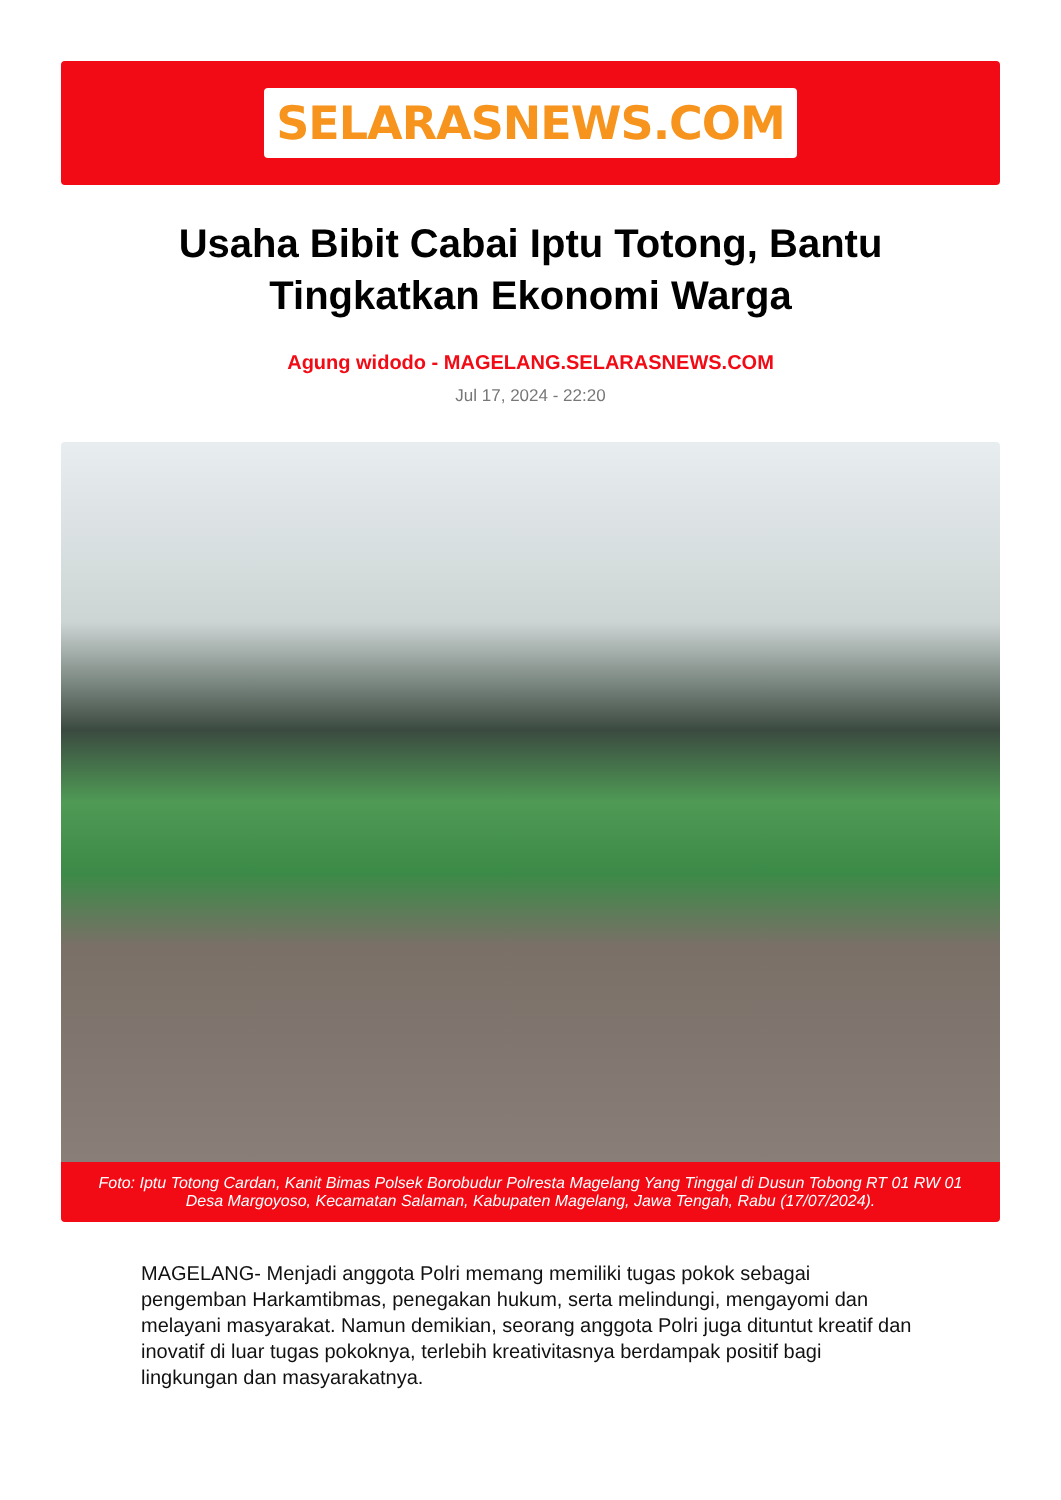SELARASNEWS.COM
Usaha Bibit Cabai Iptu Totong, Bantu Tingkatkan Ekonomi Warga
Agung widodo - MAGELANG.SELARASNEWS.COM
Jul 17, 2024 - 22:20
Foto: Iptu Totong Cardan, Kanit Bimas Polsek Borobudur Polresta Magelang Yang Tinggal di Dusun Tobong RT 01 RW 01 Desa Margoyoso, Kecamatan Salaman, Kabupaten Magelang, Jawa Tengah, Rabu (17/07/2024).
MAGELANG- Menjadi anggota Polri memang memiliki tugas pokok sebagai pengemban Harkamtibmas, penegakan hukum, serta melindungi, mengayomi dan melayani masyarakat. Namun demikian, seorang anggota Polri juga dituntut kreatif dan inovatif di luar tugas pokoknya, terlebih kreativitasnya berdampak positif bagi lingkungan dan masyarakatnya.